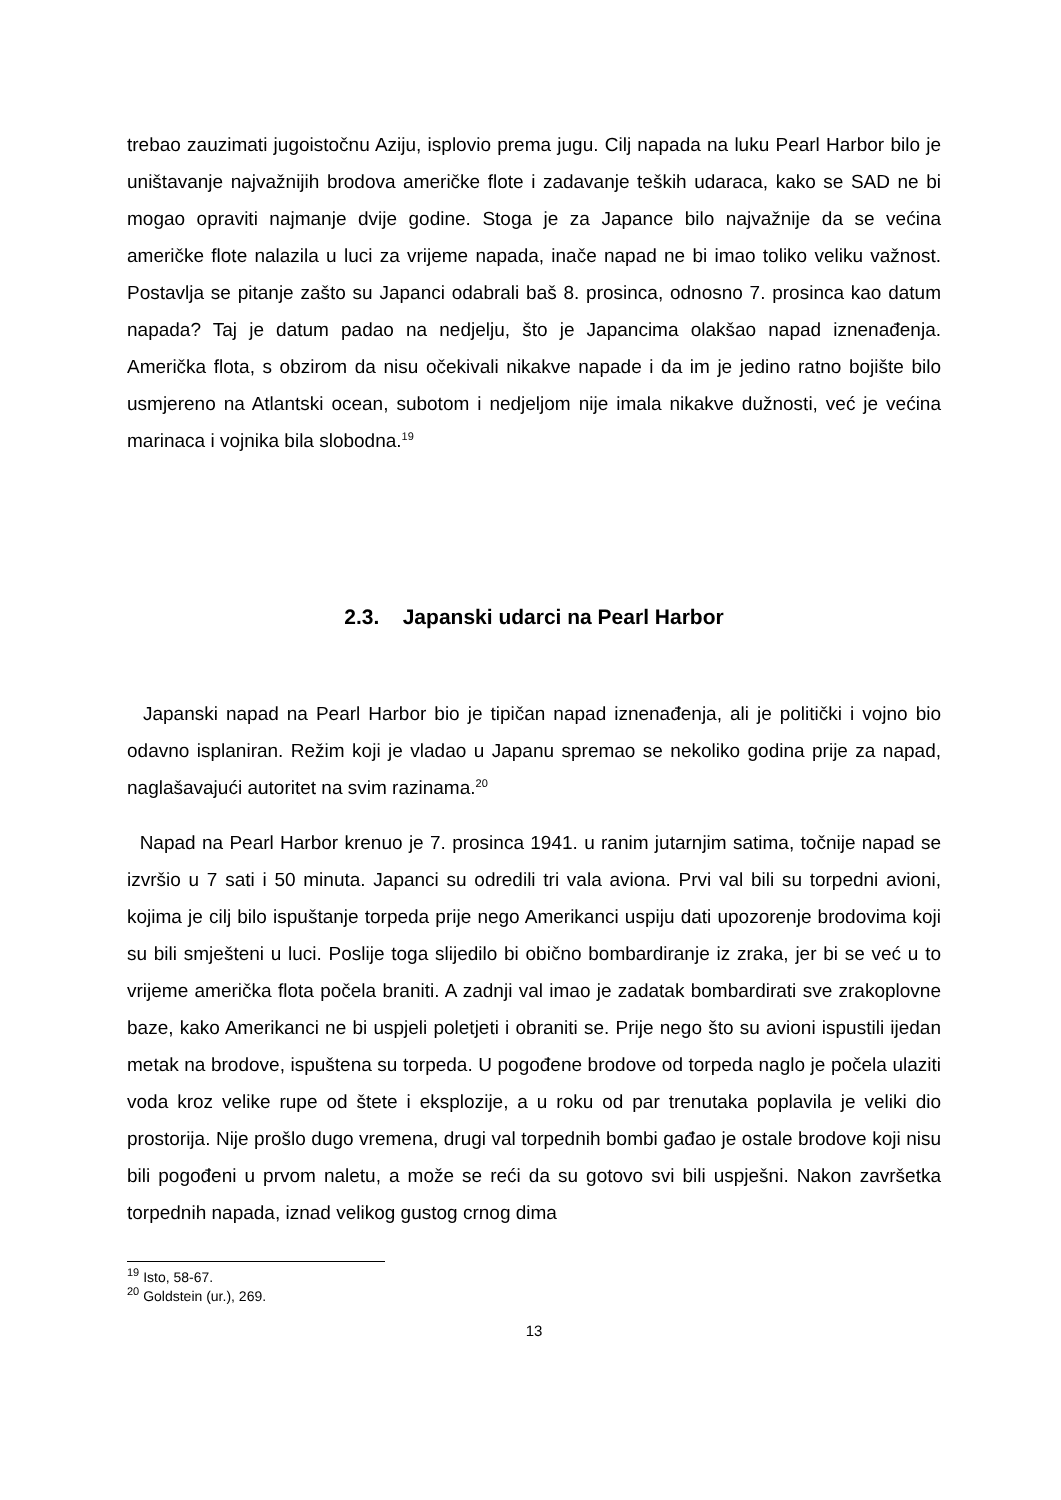trebao zauzimati jugoistočnu Aziju, isplovio prema jugu. Cilj napada na luku Pearl Harbor bilo je uništavanje najvažnijih brodova američke flote i zadavanje teških udaraca, kako se SAD ne bi mogao opraviti najmanje dvije godine. Stoga je za Japance bilo najvažnije da se većina američke flote nalazila u luci za vrijeme napada, inače napad ne bi imao toliko veliku važnost. Postavlja se pitanje zašto su Japanci odabrali baš 8. prosinca, odnosno 7. prosinca kao datum napada? Taj je datum padao na nedjelju, što je Japancima olakšao napad iznenađenja. Američka flota, s obzirom da nisu očekivali nikakve napade i da im je jedino ratno bojište bilo usmjereno na Atlantski ocean, subotom i nedjeljom nije imala nikakve dužnosti, već je većina marinaca i vojnika bila slobodna.<sup>19</sup>
2.3. Japanski udarci na Pearl Harbor
Japanski napad na Pearl Harbor bio je tipičan napad iznenađenja, ali je politički i vojno bio odavno isplaniran. Režim koji je vladao u Japanu spremao se nekoliko godina prije za napad, naglašavajući autoritet na svim razinama.<sup>20</sup>
Napad na Pearl Harbor krenuo je 7. prosinca 1941. u ranim jutarnjim satima, točnije napad se izvršio u 7 sati i 50 minuta. Japanci su odredili tri vala aviona. Prvi val bili su torpedni avioni, kojima je cilj bilo ispuštanje torpeda prije nego Amerikanci uspiju dati upozorenje brodovima koji su bili smješteni u luci. Poslije toga slijedilo bi obično bombardiranje iz zraka, jer bi se već u to vrijeme američka flota počela braniti. A zadnji val imao je zadatak bombardirati sve zrakoplovne baze, kako Amerikanci ne bi uspjeli poletjeti i obraniti se. Prije nego što su avioni ispustili ijedan metak na brodove, ispuštena su torpeda. U pogođene brodove od torpeda naglo je počela ulaziti voda kroz velike rupe od štete i eksplozije, a u roku od par trenutaka poplavila je veliki dio prostorija. Nije prošlo dugo vremena, drugi val torpednih bombi gađao je ostale brodove koji nisu bili pogođeni u prvom naletu, a može se reći da su gotovo svi bili uspješni. Nakon završetka torpednih napada, iznad velikog gustog crnog dima
<sup>19</sup> Isto, 58-67.
<sup>20</sup> Goldstein (ur.), 269.
13